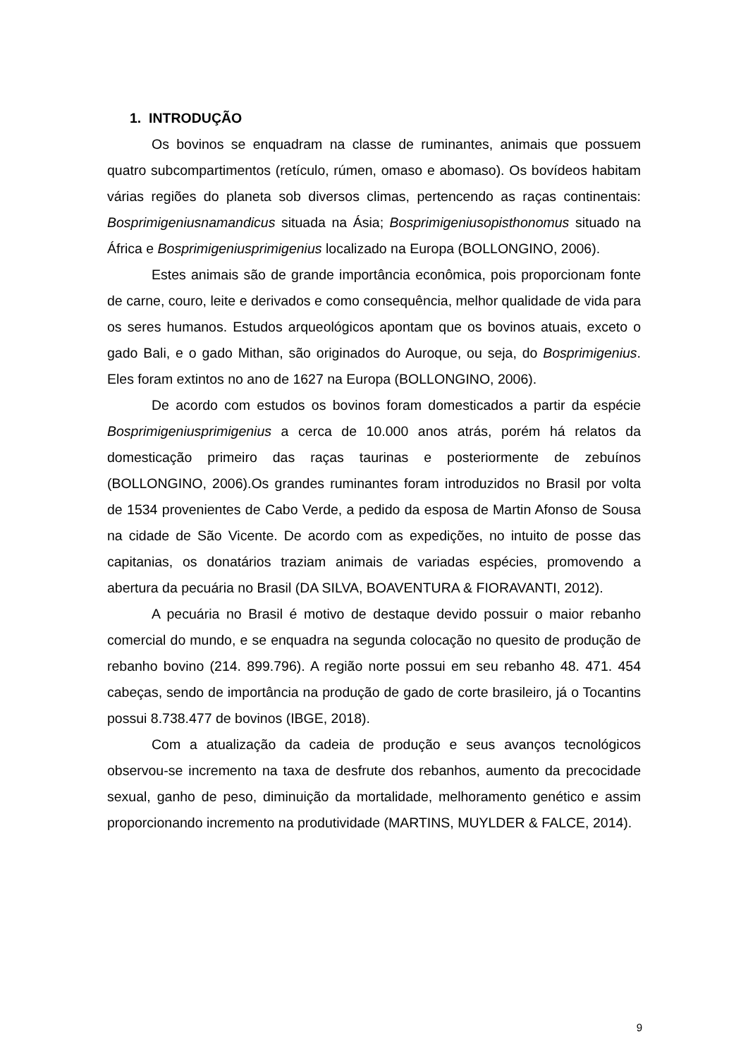1. INTRODUÇÃO
Os bovinos se enquadram na classe de ruminantes, animais que possuem quatro subcompartimentos (retículo, rúmen, omaso e abomaso). Os bovídeos habitam várias regiões do planeta sob diversos climas, pertencendo as raças continentais: Bosprimigeniusnamandicus situada na Ásia; Bosprimigeniusopisthonomus situado na África e Bosprimigeniusprimigenius localizado na Europa (BOLLONGINO, 2006).
Estes animais são de grande importância econômica, pois proporcionam fonte de carne, couro, leite e derivados e como consequência, melhor qualidade de vida para os seres humanos. Estudos arqueológicos apontam que os bovinos atuais, exceto o gado Bali, e o gado Mithan, são originados do Auroque, ou seja, do Bosprimigenius. Eles foram extintos no ano de 1627 na Europa (BOLLONGINO, 2006).
De acordo com estudos os bovinos foram domesticados a partir da espécie Bosprimigeniusprimigenius a cerca de 10.000 anos atrás, porém há relatos da domesticação primeiro das raças taurinas e posteriormente de zebuínos (BOLLONGINO, 2006).Os grandes ruminantes foram introduzidos no Brasil por volta de 1534 provenientes de Cabo Verde, a pedido da esposa de Martin Afonso de Sousa na cidade de São Vicente. De acordo com as expedições, no intuito de posse das capitanias, os donatários traziam animais de variadas espécies, promovendo a abertura da pecuária no Brasil (DA SILVA, BOAVENTURA & FIORAVANTI, 2012).
A pecuária no Brasil é motivo de destaque devido possuir o maior rebanho comercial do mundo, e se enquadra na segunda colocação no quesito de produção de rebanho bovino (214. 899.796). A região norte possui em seu rebanho 48. 471. 454 cabeças, sendo de importância na produção de gado de corte brasileiro, já o Tocantins possui 8.738.477 de bovinos (IBGE, 2018).
Com a atualização da cadeia de produção e seus avanços tecnológicos observou-se incremento na taxa de desfrute dos rebanhos, aumento da precocidade sexual, ganho de peso, diminuição da mortalidade, melhoramento genético e assim proporcionando incremento na produtividade (MARTINS, MUYLDER & FALCE, 2014).
9